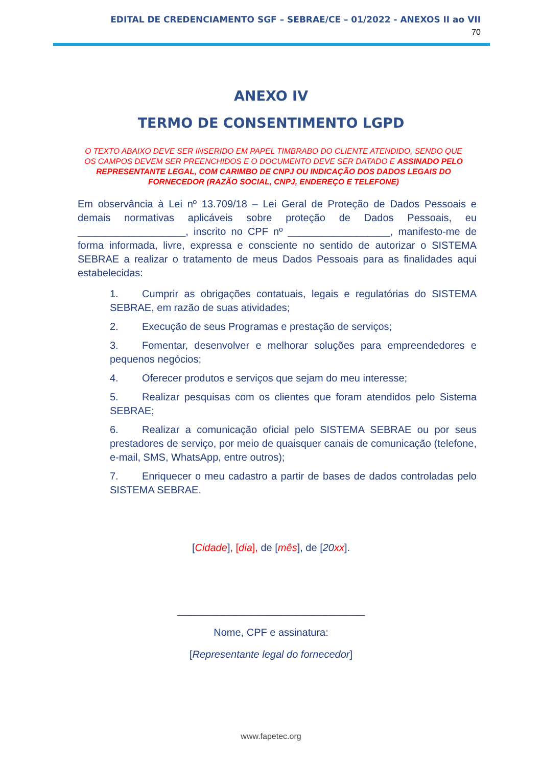EDITAL DE CREDENCIAMENTO SGF – SEBRAE/CE – 01/2022 - ANEXOS II ao VII
70
ANEXO IV
TERMO DE CONSENTIMENTO LGPD
O TEXTO ABAIXO DEVE SER INSERIDO EM PAPEL TIMBRABO DO CLIENTE ATENDIDO, SENDO QUE OS CAMPOS DEVEM SER PREENCHIDOS E O DOCUMENTO DEVE SER DATADO E ASSINADO PELO REPRESENTANTE LEGAL, COM CARIMBO DE CNPJ OU INDICAÇÃO DOS DADOS LEGAIS DO FORNECEDOR (RAZÃO SOCIAL, CNPJ, ENDEREÇO E TELEFONE)
Em observância à Lei nº 13.709/18 – Lei Geral de Proteção de Dados Pessoais e demais normativas aplicáveis sobre proteção de Dados Pessoais, eu ___________________, inscrito no CPF nº __________________, manifesto-me de forma informada, livre, expressa e consciente no sentido de autorizar o SISTEMA SEBRAE a realizar o tratamento de meus Dados Pessoais para as finalidades aqui estabelecidas:
1. Cumprir as obrigações contatuais, legais e regulatórias do SISTEMA SEBRAE, em razão de suas atividades;
2. Execução de seus Programas e prestação de serviços;
3. Fomentar, desenvolver e melhorar soluções para empreendedores e pequenos negócios;
4. Oferecer produtos e serviços que sejam do meu interesse;
5. Realizar pesquisas com os clientes que foram atendidos pelo Sistema SEBRAE;
6. Realizar a comunicação oficial pelo SISTEMA SEBRAE ou por seus prestadores de serviço, por meio de quaisquer canais de comunicação (telefone, e-mail, SMS, WhatsApp, entre outros);
7. Enriquecer o meu cadastro a partir de bases de dados controladas pelo SISTEMA SEBRAE.
[Cidade], [dia], de [mês], de [20 xx].
_________________________________
Nome, CPF e assinatura:
[Representante legal do fornecedor]
www.fapetec.org